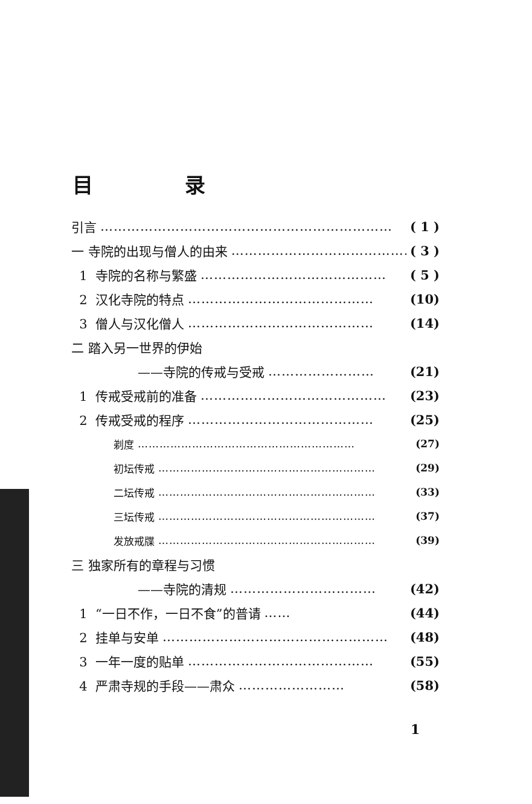目 录
引言 ………………………………………………………… ( 1 )
一 寺院的出现与僧人的由来 …………………………………… ( 3 )
1 寺院的名称与繁盛 …………………………………… ( 5 )
2 汉化寺院的特点 …………………………………… (10)
3 僧人与汉化僧人 …………………………………… (14)
二 踏入另一世界的伊始
——寺院的传戒与受戒 …………………… (21)
1 传戒受戒前的准备 …………………………………… (23)
2 传戒受戒的程序 …………………………………… (25)
剃度 …………………………………………………… (27)
初坛传戒 …………………………………………………… (29)
二坛传戒 …………………………………………………… (33)
三坛传戒 …………………………………………………… (37)
发放戒牒 …………………………………………………… (39)
三 独家所有的章程与习惯
——寺院的清规 …………………………… (42)
1 “一日不作，一日不食”的普请 …… (44)
2 挂单与安单 …………………………………………… (48)
3 一年一度的贴单 …………………………………… (55)
4 严肃寺规的手段——肃众 …………………… (58)
1